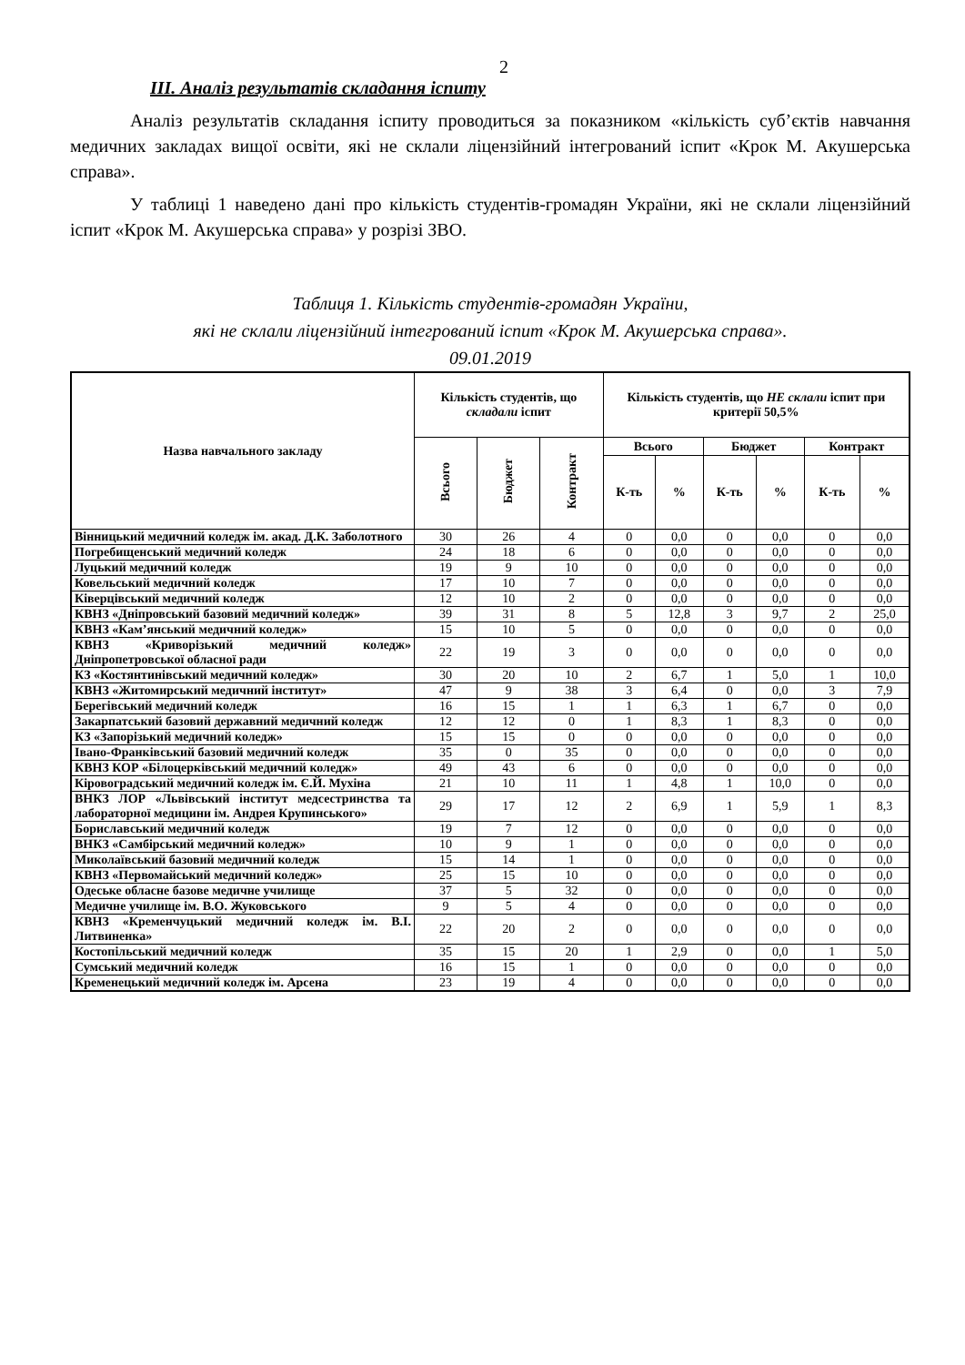2
ІІІ. Аналіз результатів складання іспиту
Аналіз результатів складання іспиту проводиться за показником «кількість суб’єктів навчання медичних закладах вищої освіти, які не склали ліцензійний інтегрований іспит «Крок М. Акушерська справа».
У таблиці 1 наведено дані про кількість студентів-громадян України, які не склали ліцензійний іспит «Крок М. Акушерська справа» у розрізі ЗВО.
Таблиця 1. Кількість студентів-громадян України,
які не склали ліцензійний інтегрований іспит «Крок М. Акушерська справа».
09.01.2019
| Назва навчального закладу | Кількість студентів, що складали іспит | | | Кількість студентів, що НЕ склали іспит при критерії 50,5% | | | | | |
| --- | --- | --- | --- | --- | --- | --- | --- | --- | --- |
| | Всього | Бюджет | Контракт | Всього | | Бюджет | | Контракт | |
| | | | | К-ть | % | К-ть | % | К-ть | % |
| Вінницький медичний коледж ім. акад. Д.К. Заболотного | 30 | 26 | 4 | 0 | 0,0 | 0 | 0,0 | 0 | 0,0 |
| Погребищенський медичний коледж | 24 | 18 | 6 | 0 | 0,0 | 0 | 0,0 | 0 | 0,0 |
| Луцький медичний коледж | 19 | 9 | 10 | 0 | 0,0 | 0 | 0,0 | 0 | 0,0 |
| Ковельський медичний коледж | 17 | 10 | 7 | 0 | 0,0 | 0 | 0,0 | 0 | 0,0 |
| Ківерцівський медичний коледж | 12 | 10 | 2 | 0 | 0,0 | 0 | 0,0 | 0 | 0,0 |
| КВНЗ «Дніпровський базовий медичний коледж» | 39 | 31 | 8 | 5 | 12,8 | 3 | 9,7 | 2 | 25,0 |
| КВНЗ «Кам’янський медичний коледж» | 15 | 10 | 5 | 0 | 0,0 | 0 | 0,0 | 0 | 0,0 |
| КВНЗ «Криворізький медичний коледж» Дніпропетровської обласної ради | 22 | 19 | 3 | 0 | 0,0 | 0 | 0,0 | 0 | 0,0 |
| КЗ «Костянтинівський медичний коледж» | 30 | 20 | 10 | 2 | 6,7 | 1 | 5,0 | 1 | 10,0 |
| КВНЗ «Житомирський медичний інститут» | 47 | 9 | 38 | 3 | 6,4 | 0 | 0,0 | 3 | 7,9 |
| Берегівський медичний коледж | 16 | 15 | 1 | 1 | 6,3 | 1 | 6,7 | 0 | 0,0 |
| Закарпатський базовий державний медичний коледж | 12 | 12 | 0 | 1 | 8,3 | 1 | 8,3 | 0 | 0,0 |
| КЗ «Запорізький медичний коледж» | 15 | 15 | 0 | 0 | 0,0 | 0 | 0,0 | 0 | 0,0 |
| Івано-Франківський базовий медичний коледж | 35 | 0 | 35 | 0 | 0,0 | 0 | 0,0 | 0 | 0,0 |
| КВНЗ КОР «Білоцерківський медичний коледж» | 49 | 43 | 6 | 0 | 0,0 | 0 | 0,0 | 0 | 0,0 |
| Кіровоградський медичний коледж ім. Є.Й. Мухіна | 21 | 10 | 11 | 1 | 4,8 | 1 | 10,0 | 0 | 0,0 |
| ВНКЗ ЛОР «Львівський інститут медсестринства та лабораторної медицини ім. Андрея Крупинського» | 29 | 17 | 12 | 2 | 6,9 | 1 | 5,9 | 1 | 8,3 |
| Бориславський медичний коледж | 19 | 7 | 12 | 0 | 0,0 | 0 | 0,0 | 0 | 0,0 |
| ВНКЗ «Самбірський медичний коледж» | 10 | 9 | 1 | 0 | 0,0 | 0 | 0,0 | 0 | 0,0 |
| Миколаївський базовий медичний коледж | 15 | 14 | 1 | 0 | 0,0 | 0 | 0,0 | 0 | 0,0 |
| КВНЗ «Первомайський медичний коледж» | 25 | 15 | 10 | 0 | 0,0 | 0 | 0,0 | 0 | 0,0 |
| Одеське обласне базове медичне училище | 37 | 5 | 32 | 0 | 0,0 | 0 | 0,0 | 0 | 0,0 |
| Медичне училище ім. В.О. Жуковського | 9 | 5 | 4 | 0 | 0,0 | 0 | 0,0 | 0 | 0,0 |
| КВНЗ «Кременчуцький медичний коледж ім. В.І. Литвиненка» | 22 | 20 | 2 | 0 | 0,0 | 0 | 0,0 | 0 | 0,0 |
| Костопільський медичний коледж | 35 | 15 | 20 | 1 | 2,9 | 0 | 0,0 | 1 | 5,0 |
| Сумський медичний коледж | 16 | 15 | 1 | 0 | 0,0 | 0 | 0,0 | 0 | 0,0 |
| Кременецький медичний коледж ім. Арсена | 23 | 19 | 4 | 0 | 0,0 | 0 | 0,0 | 0 | 0,0 |